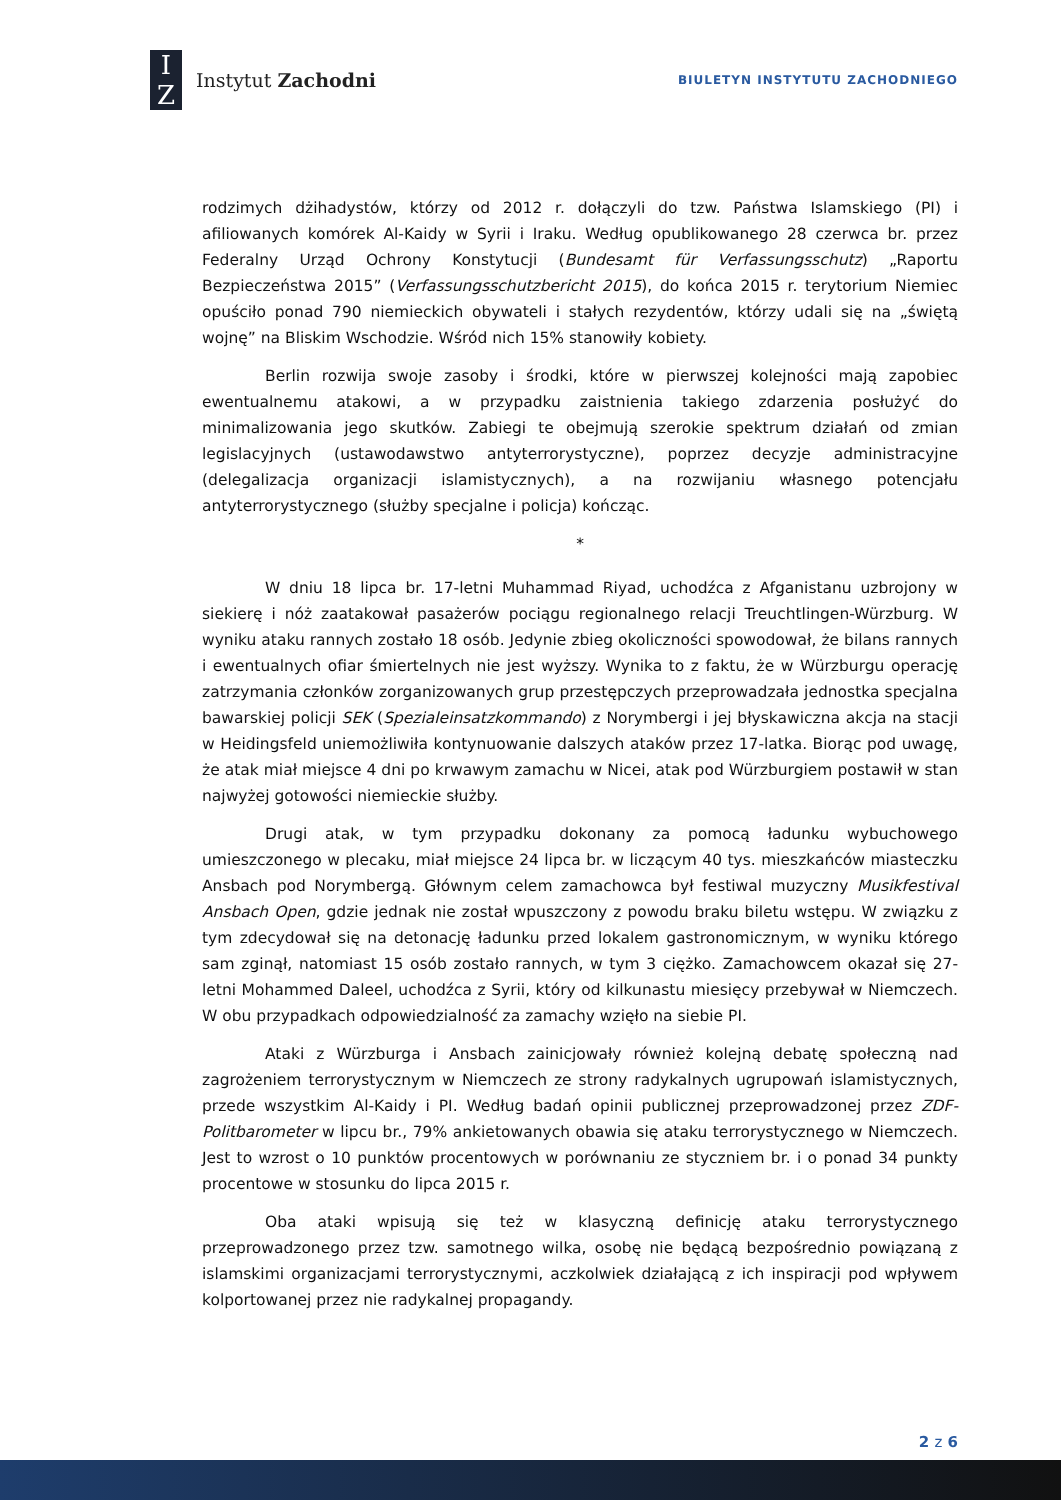I
Z
Instytut Zachodni
BIULETYN INSTYTUTU ZACHODNIEGO
rodzimych dżihadystów, którzy od 2012 r. dołączyli do tzw. Państwa Islamskiego (PI) i afiliowanych komórek Al-Kaidy w Syrii i Iraku. Według opublikowanego 28 czerwca br. przez Federalny Urząd Ochrony Konstytucji (Bundesamt für Verfassungsschutz) „Raportu Bezpieczeństwa 2015” (Verfassungsschutzbericht 2015), do końca 2015 r. terytorium Niemiec opuściło ponad 790 niemieckich obywateli i stałych rezydentów, którzy udali się na „świętą wojnę” na Bliskim Wschodzie. Wśród nich 15% stanowiły kobiety.
Berlin rozwija swoje zasoby i środki, które w pierwszej kolejności mają zapobiec ewentualnemu atakowi, a w przypadku zaistnienia takiego zdarzenia posłużyć do minimalizowania jego skutków. Zabiegi te obejmują szerokie spektrum działań od zmian legislacyjnych (ustawodawstwo antyterrorystyczne), poprzez decyzje administracyjne (delegalizacja organizacji islamistycznych), a na rozwijaniu własnego potencjału antyterrorystycznego (służby specjalne i policja) kończąc.
*
W dniu 18 lipca br. 17-letni Muhammad Riyad, uchodźca z Afganistanu uzbrojony w siekierę i nóż zaatakował pasażerów pociągu regionalnego relacji Treuchtlingen-Würzburg. W wyniku ataku rannych zostało 18 osób. Jedynie zbieg okoliczności spowodował, że bilans rannych i ewentualnych ofiar śmiertelnych nie jest wyższy. Wynika to z faktu, że w Würzburgu operację zatrzymania członków zorganizowanych grup przestępczych przeprowadzała jednostka specjalna bawarskiej policji SEK (Spezialeinsatzkommando) z Norymbergi i jej błyskawiczna akcja na stacji w Heidingsfeld uniemożliwiła kontynuowanie dalszych ataków przez 17-latka. Biorąc pod uwagę, że atak miał miejsce 4 dni po krwawym zamachu w Nicei, atak pod Würzburgiem postawił w stan najwyżej gotowości niemieckie służby.
Drugi atak, w tym przypadku dokonany za pomocą ładunku wybuchowego umieszczonego w plecaku, miał miejsce 24 lipca br. w liczącym 40 tys. mieszkańców miasteczku Ansbach pod Norymbergą. Głównym celem zamachowca był festiwal muzyczny Musikfestival Ansbach Open, gdzie jednak nie został wpuszczony z powodu braku biletu wstępu. W związku z tym zdecydował się na detonację ładunku przed lokalem gastronomicznym, w wyniku którego sam zginął, natomiast 15 osób zostało rannych, w tym 3 ciężko. Zamachowcem okazał się 27-letni Mohammed Daleel, uchodźca z Syrii, który od kilkunastu miesięcy przebywał w Niemczech. W obu przypadkach odpowiedzialność za zamachy wzięło na siebie PI.
Ataki z Würzburga i Ansbach zainicjowały również kolejną debatę społeczną nad zagrożeniem terrorystycznym w Niemczech ze strony radykalnych ugrupowań islamistycznych, przede wszystkim Al-Kaidy i PI. Według badań opinii publicznej przeprowadzonej przez ZDF-Politbarometer w lipcu br., 79% ankietowanych obawia się ataku terrorystycznego w Niemczech. Jest to wzrost o 10 punktów procentowych w porównaniu ze styczniem br. i o ponad 34 punkty procentowe w stosunku do lipca 2015 r.
Oba ataki wpisują się też w klasyczną definicję ataku terrorystycznego przeprowadzonego przez tzw. samotnego wilka, osobę nie będącą bezpośrednio powiązaną z islamskimi organizacjami terrorystycznymi, aczkolwiek działającą z ich inspiracji pod wpływem kolportowanej przez nie radykalnej propagandy.
2 z 6